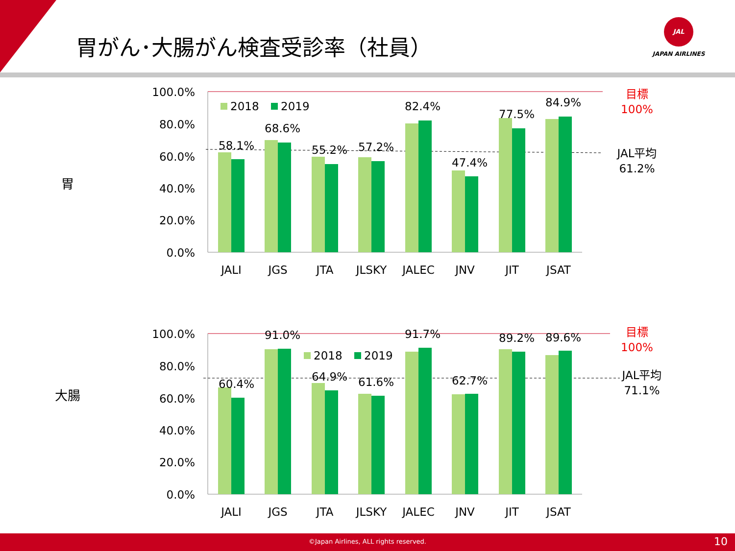胃がん･大腸がん検査受診率（社員）
JAL
JAPAN AIRLINES
胃
大腸
100.0%
80.0%
60.0%
40.0%
20.0%
0.0%
58.1%
68.6%
55.2%
57.2%
82.4%
47.4%
77.5%
84.9%
2018
2019
JALI
JGS
JTA
JLSKY
JALEC
JNV
JIT
JSAT
目標
100%
JAL平均
61.2%
100.0%
80.0%
60.0%
40.0%
20.0%
0.0%
60.4%
91.0%
64.9%
61.6%
91.7%
62.7%
89.2%
89.6%
2018
2019
JALI
JGS
JTA
JLSKY
JALEC
JNV
JIT
JSAT
目標
100%
JAL平均
71.1%
©Japan Airlines, ALL rights reserved. 10